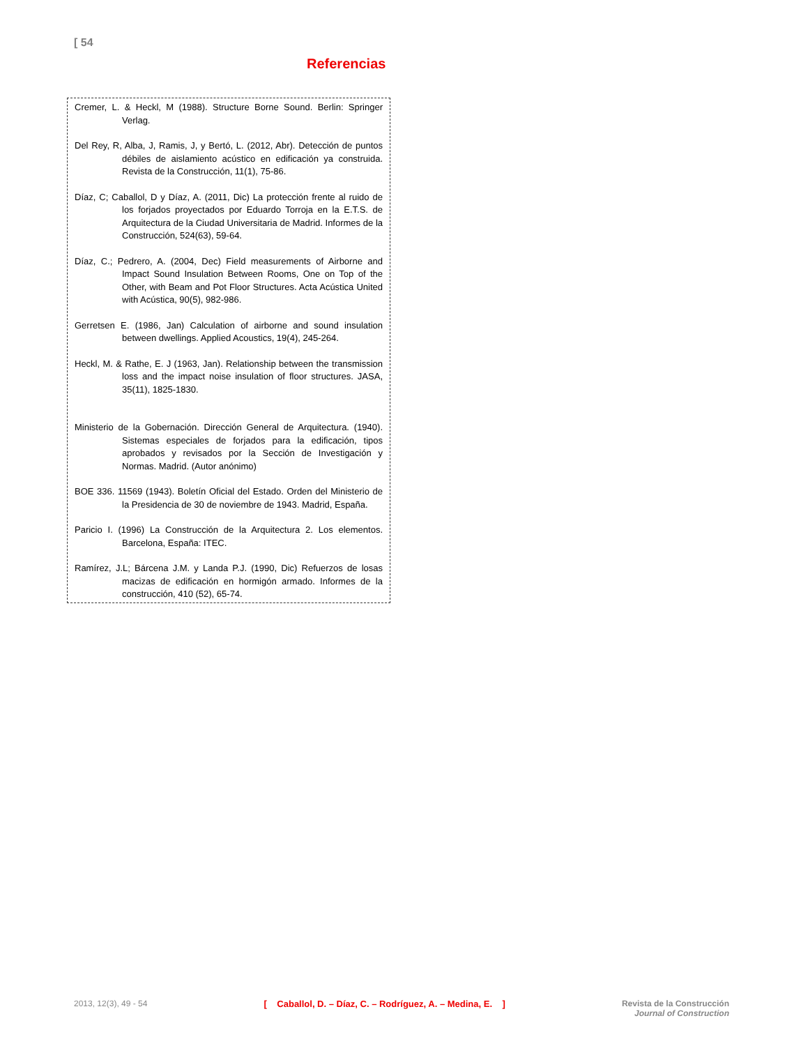[ 54
Referencias
Cremer, L. & Heckl, M (1988). Structure Borne Sound. Berlin: Springer Verlag.
Del Rey, R, Alba, J, Ramis, J, y Bertó, L. (2012, Abr). Detección de puntos débiles de aislamiento acústico en edificación ya construida. Revista de la Construcción, 11(1), 75-86.
Díaz, C; Caballol, D y Díaz, A. (2011, Dic) La protección frente al ruido de los forjados proyectados por Eduardo Torroja en la E.T.S. de Arquitectura de la Ciudad Universitaria de Madrid. Informes de la Construcción, 524(63), 59-64.
Díaz, C.; Pedrero, A. (2004, Dec) Field measurements of Airborne and Impact Sound Insulation Between Rooms, One on Top of the Other, with Beam and Pot Floor Structures. Acta Acústica United with Acústica, 90(5), 982-986.
Gerretsen E. (1986, Jan) Calculation of airborne and sound insulation between dwellings. Applied Acoustics, 19(4), 245-264.
Heckl, M. & Rathe, E. J (1963, Jan). Relationship between the transmission loss and the impact noise insulation of floor structures. JASA, 35(11), 1825-1830.
Ministerio de la Gobernación. Dirección General de Arquitectura. (1940). Sistemas especiales de forjados para la edificación, tipos aprobados y revisados por la Sección de Investigación y Normas. Madrid. (Autor anónimo)
BOE 336. 11569 (1943). Boletín Oficial del Estado. Orden del Ministerio de la Presidencia de 30 de noviembre de 1943. Madrid, España.
Paricio I. (1996) La Construcción de la Arquitectura 2. Los elementos. Barcelona, España: ITEC.
Ramírez, J.L; Bárcena J.M. y Landa P.J. (1990, Dic) Refuerzos de losas macizas de edificación en hormigón armado. Informes de la construcción, 410 (52), 65-74.
2013, 12(3), 49 - 54 [ Caballol, D. – Díaz, C. – Rodríguez, A. – Medina, E. ]
Revista de la Construcción
Journal of Construction